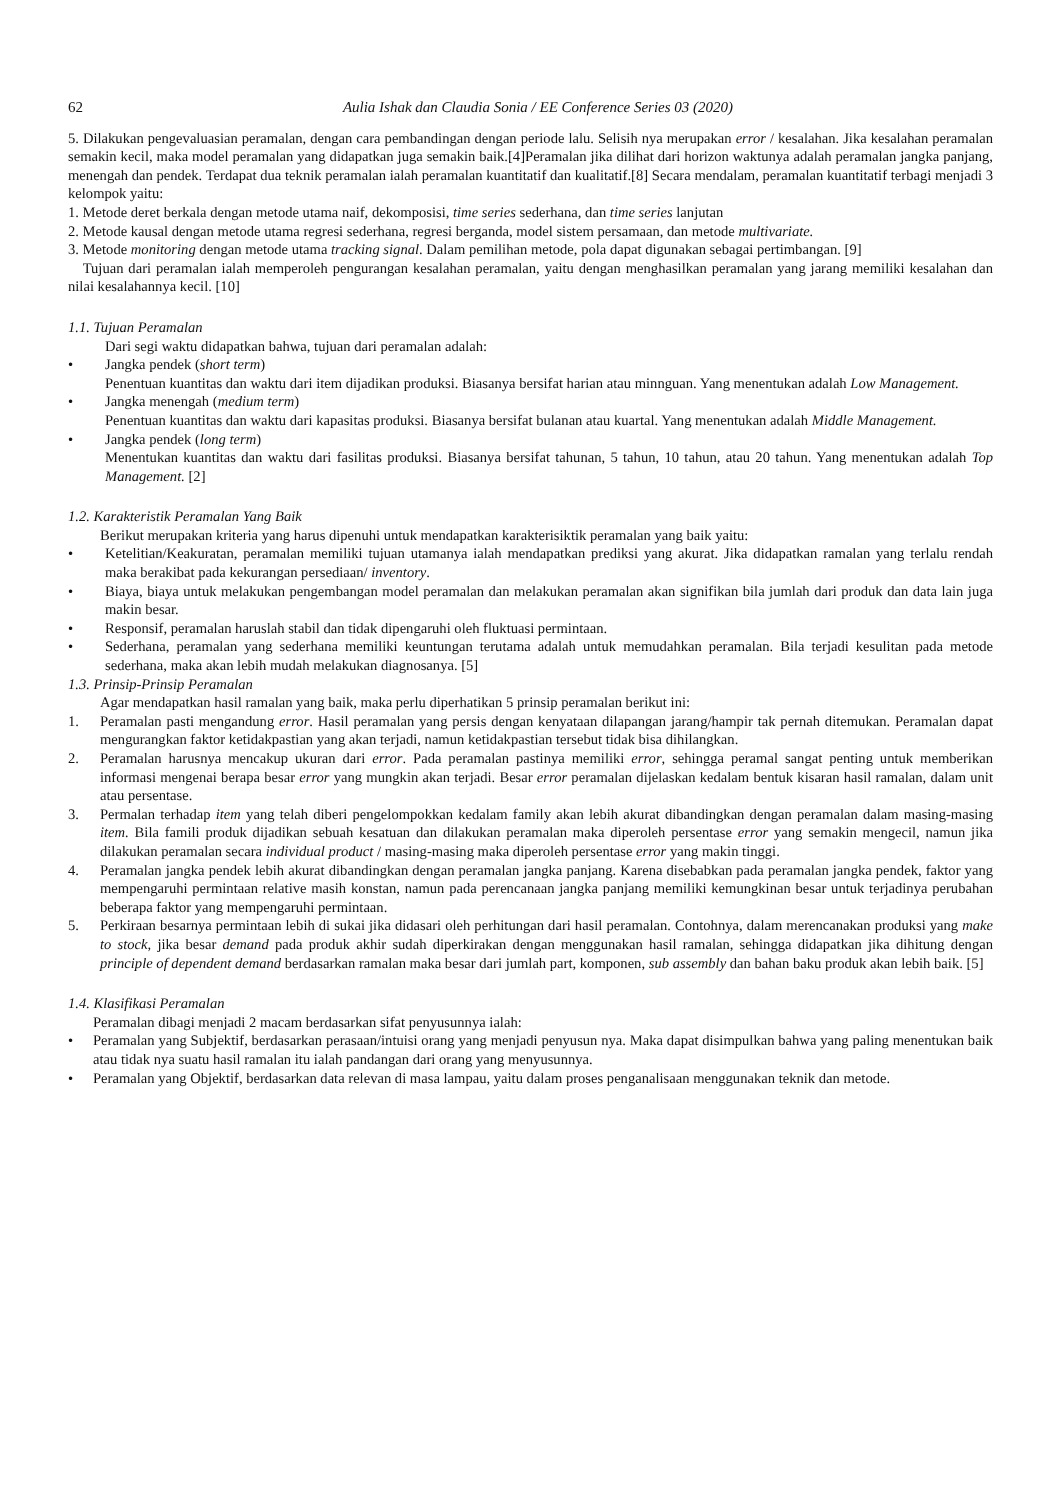62 Aulia Ishak dan Claudia Sonia / EE Conference Series 03 (2020)
5. Dilakukan pengevaluasian peramalan, dengan cara pembandingan dengan periode lalu. Selisih nya merupakan error / kesalahan. Jika kesalahan peramalan semakin kecil, maka model peramalan yang didapatkan juga semakin baik.[4]Peramalan jika dilihat dari horizon waktunya adalah peramalan jangka panjang, menengah dan pendek. Terdapat dua teknik peramalan ialah peramalan kuantitatif dan kualitatif.[8] Secara mendalam, peramalan kuantitatif terbagi menjadi 3 kelompok yaitu:
1. Metode deret berkala dengan metode utama naif, dekomposisi, time series sederhana, dan time series lanjutan
2. Metode kausal dengan metode utama regresi sederhana, regresi berganda, model sistem persamaan, dan metode multivariate.
3. Metode monitoring dengan metode utama tracking signal. Dalam pemilihan metode, pola dapat digunakan sebagai pertimbangan. [9]
Tujuan dari peramalan ialah memperoleh pengurangan kesalahan peramalan, yaitu dengan menghasilkan peramalan yang jarang memiliki kesalahan dan nilai kesalahannya kecil. [10]
1.1. Tujuan Peramalan
Dari segi waktu didapatkan bahwa, tujuan dari peramalan adalah:
• Jangka pendek (short term)
Penentuan kuantitas dan waktu dari item dijadikan produksi. Biasanya bersifat harian atau minnguan. Yang menentukan adalah Low Management.
• Jangka menengah (medium term)
Penentuan kuantitas dan waktu dari kapasitas produksi. Biasanya bersifat bulanan atau kuartal. Yang menentukan adalah Middle Management.
• Jangka pendek (long term)
Menentukan kuantitas dan waktu dari fasilitas produksi. Biasanya bersifat tahunan, 5 tahun, 10 tahun, atau 20 tahun. Yang menentukan adalah Top Management. [2]
1.2. Karakteristik Peramalan Yang Baik
Berikut merupakan kriteria yang harus dipenuhi untuk mendapatkan karakterisiktik peramalan yang baik yaitu:
• Ketelitian/Keakuratan, peramalan memiliki tujuan utamanya ialah mendapatkan prediksi yang akurat. Jika didapatkan ramalan yang terlalu rendah maka berakibat pada kekurangan persediaan/ inventory.
• Biaya, biaya untuk melakukan pengembangan model peramalan dan melakukan peramalan akan signifikan bila jumlah dari produk dan data lain juga makin besar.
• Responsif, peramalan haruslah stabil dan tidak dipengaruhi oleh fluktuasi permintaan.
• Sederhana, peramalan yang sederhana memiliki keuntungan terutama adalah untuk memudahkan peramalan. Bila terjadi kesulitan pada metode sederhana, maka akan lebih mudah melakukan diagnosanya. [5]
1.3. Prinsip-Prinsip Peramalan
Agar mendapatkan hasil ramalan yang baik, maka perlu diperhatikan 5 prinsip peramalan berikut ini:
1. Peramalan pasti mengandung error. Hasil peramalan yang persis dengan kenyataan dilapangan jarang/hampir tak pernah ditemukan. Peramalan dapat mengurangkan faktor ketidakpastian yang akan terjadi, namun ketidakpastian tersebut tidak bisa dihilangkan.
2. Peramalan harusnya mencakup ukuran dari error. Pada peramalan pastinya memiliki error, sehingga peramal sangat penting untuk memberikan informasi mengenai berapa besar error yang mungkin akan terjadi. Besar error peramalan dijelaskan kedalam bentuk kisaran hasil ramalan, dalam unit atau persentase.
3. Permalan terhadap item yang telah diberi pengelompokkan kedalam family akan lebih akurat dibandingkan dengan peramalan dalam masing-masing item. Bila famili produk dijadikan sebuah kesatuan dan dilakukan peramalan maka diperoleh persentase error yang semakin mengecil, namun jika dilakukan peramalan secara individual product / masing-masing maka diperoleh persentase error yang makin tinggi.
4. Peramalan jangka pendek lebih akurat dibandingkan dengan peramalan jangka panjang. Karena disebabkan pada peramalan jangka pendek, faktor yang mempengaruhi permintaan relative masih konstan, namun pada perencanaan jangka panjang memiliki kemungkinan besar untuk terjadinya perubahan beberapa faktor yang mempengaruhi permintaan.
5. Perkiraan besarnya permintaan lebih di sukai jika didasari oleh perhitungan dari hasil peramalan. Contohnya, dalam merencanakan produksi yang make to stock, jika besar demand pada produk akhir sudah diperkirakan dengan menggunakan hasil ramalan, sehingga didapatkan jika dihitung dengan principle of dependent demand berdasarkan ramalan maka besar dari jumlah part, komponen, sub assembly dan bahan baku produk akan lebih baik. [5]
1.4. Klasifikasi Peramalan
Peramalan dibagi menjadi 2 macam berdasarkan sifat penyusunnya ialah:
• Peramalan yang Subjektif, berdasarkan perasaan/intuisi orang yang menjadi penyusun nya. Maka dapat disimpulkan bahwa yang paling menentukan baik atau tidak nya suatu hasil ramalan itu ialah pandangan dari orang yang menyusunnya.
• Peramalan yang Objektif, berdasarkan data relevan di masa lampau, yaitu dalam proses penganalisaan menggunakan teknik dan metode.